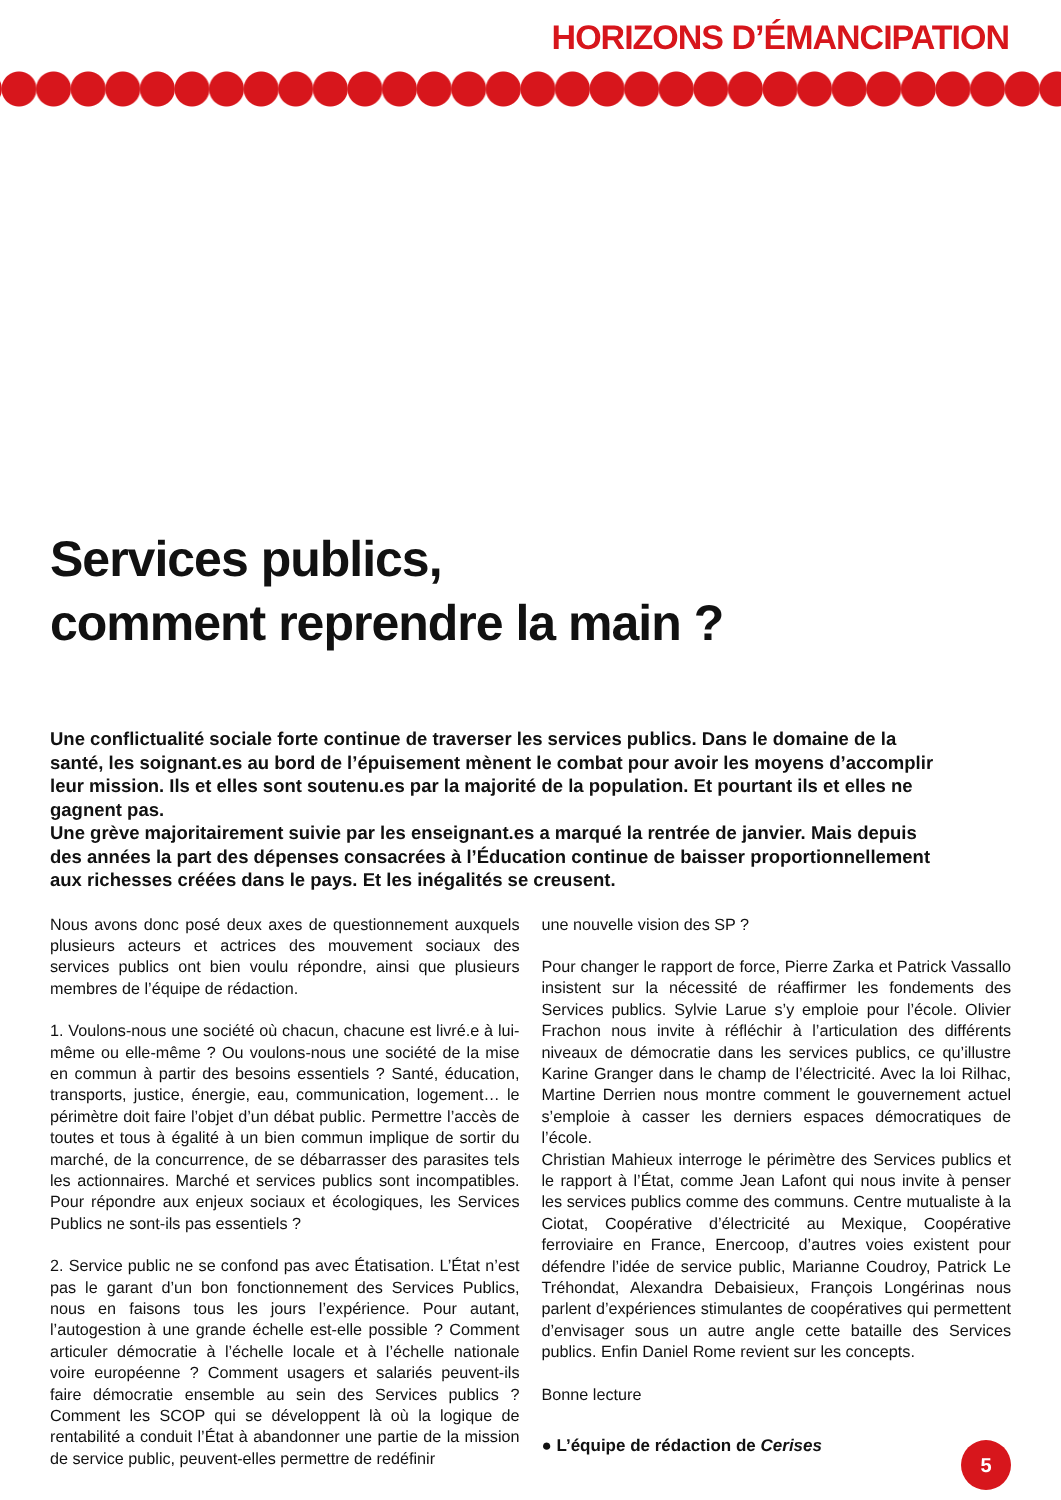HORIZONS D’ÉMANCIPATION
Services publics,
comment reprendre la main ?
Une conflictualité sociale forte continue de traverser les services publics. Dans le domaine de la santé, les soignant.es au bord de l’épuisement mènent le combat pour avoir les moyens d’accomplir leur mission. Ils et elles sont soutenu.es par la majorité de la population. Et pourtant ils et elles ne gagnent pas.
Une grève majoritairement suivie par les enseignant.es a marqué la rentrée de janvier. Mais depuis des années la part des dépenses consacrées à l’Éducation continue de baisser proportionnellement aux richesses créées dans le pays. Et les inégalités se creusent.
Nous avons donc posé deux axes de questionnement auxquels plusieurs acteurs et actrices des mouvement sociaux des services publics ont bien voulu répondre, ainsi que plusieurs membres de l’équipe de rédaction.
1. Voulons-nous une société où chacun, chacune est livré.e à lui-même ou elle-même ? Ou voulons-nous une société de la mise en commun à partir des besoins essentiels ? Santé, éducation, transports, justice, énergie, eau, communication, logement… le périmètre doit faire l’objet d’un débat public. Permettre l’accès de toutes et tous à égalité à un bien commun implique de sortir du marché, de la concurrence, de se débarrasser des parasites tels les actionnaires. Marché et services publics sont incompatibles. Pour répondre aux enjeux sociaux et écologiques, les Services Publics ne sont-ils pas essentiels ?
2. Service public ne se confond pas avec Étatisation. L’État n’est pas le garant d’un bon fonctionnement des Services Publics, nous en faisons tous les jours l’expérience. Pour autant, l’autogestion à une grande échelle est-elle possible ? Comment articuler démocratie à l’échelle locale et à l’échelle nationale voire européenne ? Comment usagers et salariés peuvent-ils faire démocratie ensemble au sein des Services publics ? Comment les SCOP qui se développent là où la logique de rentabilité a conduit l’État à abandonner une partie de la mission de service public, peuvent-elles permettre de redéfinir
une nouvelle vision des SP ?
Pour changer le rapport de force, Pierre Zarka et Patrick Vassallo insistent sur la nécessité de réaffirmer les fondements des Services publics. Sylvie Larue s’y emploie pour l’école. Olivier Frachon nous invite à réfléchir à l’articulation des différents niveaux de démocratie dans les services publics, ce qu’illustre Karine Granger dans le champ de l’électricité. Avec la loi Rilhac, Martine Derrien nous montre comment le gouvernement actuel s’emploie à casser les derniers espaces démocratiques de l’école.
Christian Mahieux interroge le périmètre des Services publics et le rapport à l’État, comme Jean Lafont qui nous invite à penser les services publics comme des communs. Centre mutualiste à la Ciotat, Coopérative d’électricité au Mexique, Coopérative ferroviaire en France, Enercoop, d’autres voies existent pour défendre l’idée de service public, Marianne Coudroy, Patrick Le Tréhondat, Alexandra Debaisieux, François Longérinas nous parlent d’expériences stimulantes de coopératives qui permettent d’envisager sous un autre angle cette bataille des Services publics. Enfin Daniel Rome revient sur les concepts.
Bonne lecture
● L’équipe de rédaction de Cerises
5